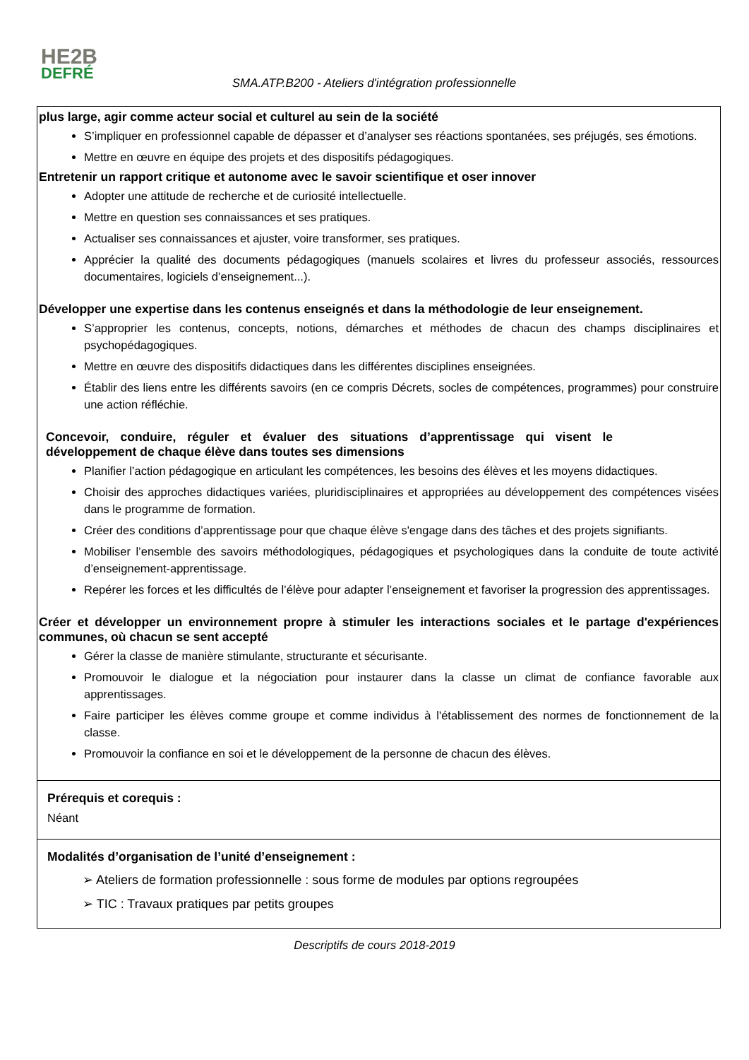HE2B
DEFRÉ
SMA.ATP.B200 - Ateliers d'intégration professionnelle
plus large, agir comme acteur social et culturel au sein de la société
S’impliquer en professionnel capable de dépasser et d’analyser ses réactions spontanées, ses préjugés, ses émotions.
Mettre en œuvre en équipe des projets et des dispositifs pédagogiques.
Entretenir un rapport critique et autonome avec le savoir scientifique et oser innover
Adopter une attitude de recherche et de curiosité intellectuelle.
Mettre en question ses connaissances et ses pratiques.
Actualiser ses connaissances et ajuster, voire transformer, ses pratiques.
Apprécier la qualité des documents pédagogiques (manuels scolaires et livres du professeur associés, ressources documentaires, logiciels d’enseignement...).
Développer une expertise dans les contenus enseignés et dans la méthodologie de leur enseignement.
S’approprier les contenus, concepts, notions, démarches et méthodes de chacun des champs disciplinaires et psychopédagogiques.
Mettre en œuvre des dispositifs didactiques dans les différentes disciplines enseignées.
Établir des liens entre les différents savoirs (en ce compris Décrets, socles de compétences, programmes) pour construire une action réfléchie.
Concevoir, conduire, réguler et évaluer des situations d’apprentissage qui visent le développement de chaque élève dans toutes ses dimensions
Planifier l’action pédagogique en articulant les compétences, les besoins des élèves et les moyens didactiques.
Choisir des approches didactiques variées, pluridisciplinaires et appropriées au développement des compétences visées dans le programme de formation.
Créer des conditions d’apprentissage pour que chaque élève s'engage dans des tâches et des projets signifiants.
Mobiliser l’ensemble des savoirs méthodologiques, pédagogiques et psychologiques dans la conduite de toute activité d’enseignement-apprentissage.
Repérer les forces et les difficultés de l’élève pour adapter l’enseignement et favoriser la progression des apprentissages.
Créer et développer un environnement propre à stimuler les interactions sociales et le partage d'expériences communes, où chacun se sent accepté
Gérer la classe de manière stimulante, structurante et sécurisante.
Promouvoir le dialogue et la négociation pour instaurer dans la classe un climat de confiance favorable aux apprentissages.
Faire participer les élèves comme groupe et comme individus à l'établissement des normes de fonctionnement de la classe.
Promouvoir la confiance en soi et le développement de la personne de chacun des élèves.
Prérequis et corequis :
Néant
Modalités d’organisation de l’unité d’enseignement :
➢ Ateliers de formation professionnelle : sous forme de modules par options regroupées
➢ TIC : Travaux pratiques par petits groupes
Descriptifs de cours 2018-2019